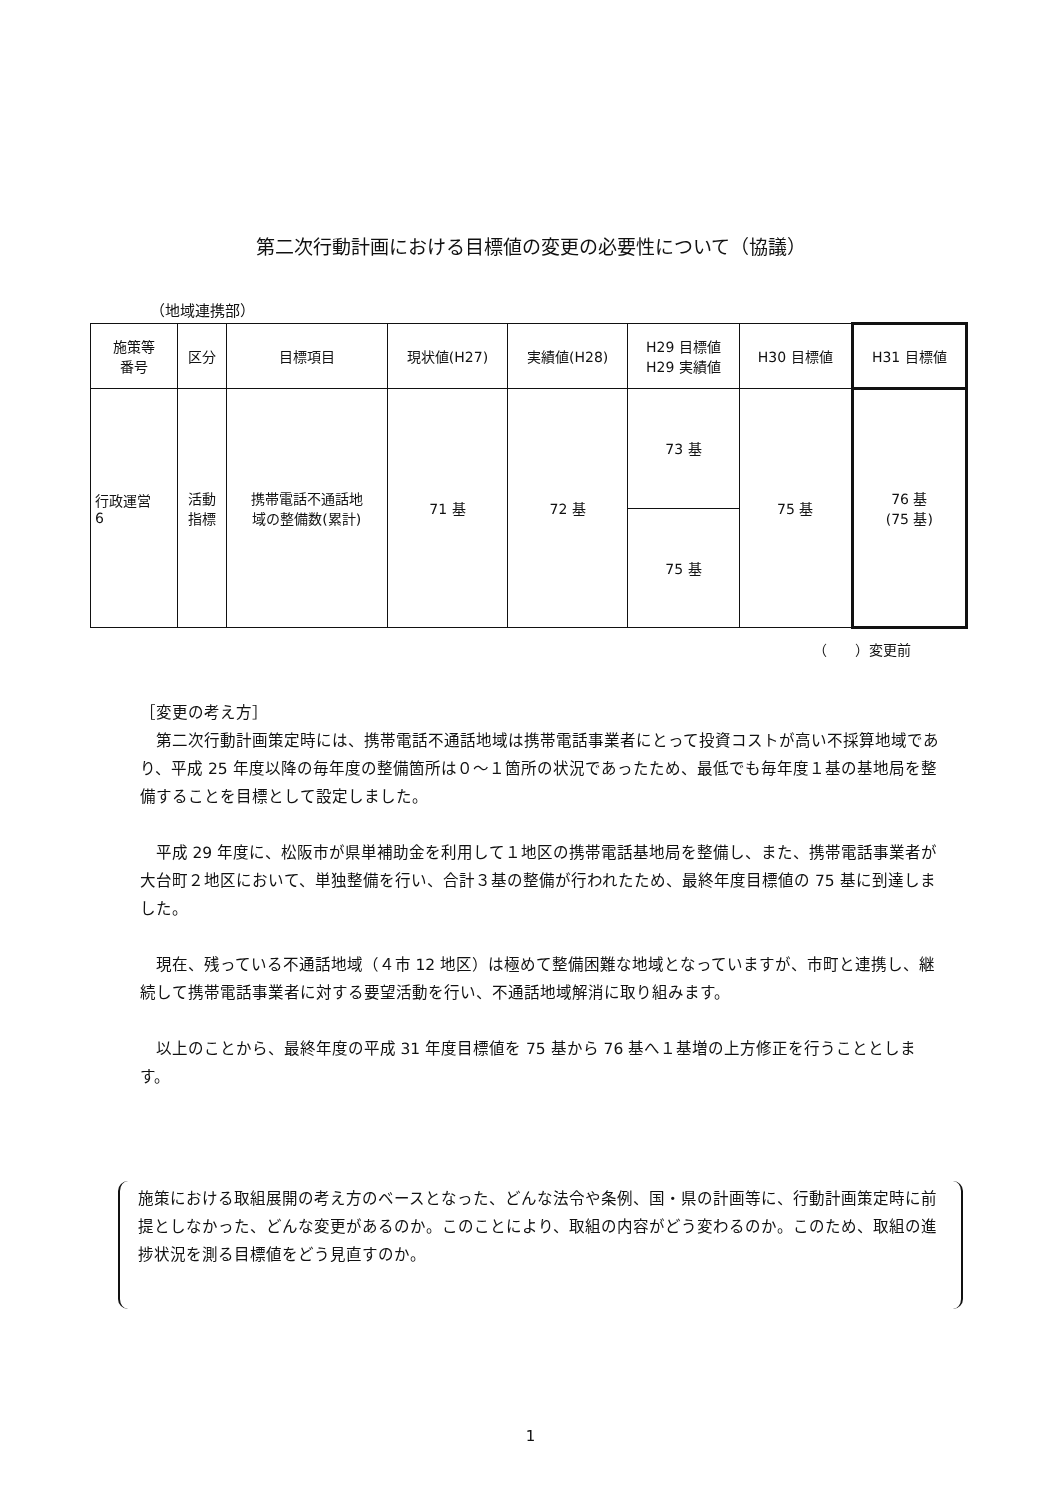第二次行動計画における目標値の変更の必要性について（協議）
（地域連携部）
| 施策等 番号 | 区分 | 目標項目 | 現状値(H27) | 実績値(H28) | H29 目標値 H29 実績値 | H30 目標値 | H31 目標値 |
| --- | --- | --- | --- | --- | --- | --- | --- |
| 行政運営 6 | 活動 指標 | 携帯電話不通話地 域の整備数(累計) | 71 基 | 72 基 | 73 基 | 75 基 | 76 基 (75 基) |
| | | | | | 75 基 | | |
（　　）変更前
［変更の考え方］
第二次行動計画策定時には、携帯電話不通話地域は携帯電話事業者にとって投資コストが高い不採算地域であり、平成 25 年度以降の毎年度の整備箇所は０～１箇所の状況であったため、最低でも毎年度１基の基地局を整備することを目標として設定しました。
平成 29 年度に、松阪市が県単補助金を利用して１地区の携帯電話基地局を整備し、また、携帯電話事業者が大台町２地区において、単独整備を行い、合計３基の整備が行われたため、最終年度目標値の 75 基に到達しました。
現在、残っている不通話地域（４市 12 地区）は極めて整備困難な地域となっていますが、市町と連携し、継続して携帯電話事業者に対する要望活動を行い、不通話地域解消に取り組みます。
以上のことから、最終年度の平成 31 年度目標値を 75 基から 76 基へ１基増の上方修正を行うこととします。
施策における取組展開の考え方のベースとなった、どんな法令や条例、国・県の計画等に、行動計画策定時に前提としなかった、どんな変更があるのか。このことにより、取組の内容がどう変わるのか。このため、取組の進捗状況を測る目標値をどう見直すのか。
1